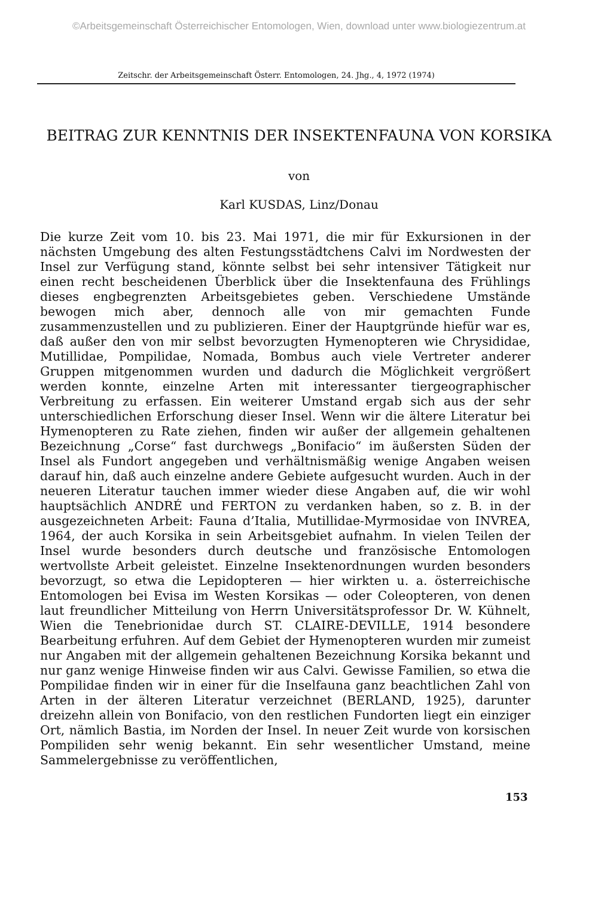©Arbeitsgemeinschaft Österreichischer Entomologen, Wien, download unter www.biologiezentrum.at
Zeitschr. der Arbeitsgemeinschaft Österr. Entomologen, 24. Jhg., 4, 1972 (1974)
BEITRAG ZUR KENNTNIS DER INSEKTENFAUNA VON KORSIKA
von
Karl KUSDAS, Linz/Donau
Die kurze Zeit vom 10. bis 23. Mai 1971, die mir für Exkursionen in der nächsten Umgebung des alten Festungsstädtchens Calvi im Nordwesten der Insel zur Verfügung stand, könnte selbst bei sehr intensiver Tätigkeit nur einen recht bescheidenen Überblick über die Insektenfauna des Frühlings dieses engbegrenzten Arbeitsgebietes geben. Verschiedene Umstände bewogen mich aber, dennoch alle von mir gemachten Funde zusammenzustellen und zu publizieren. Einer der Hauptgründe hiefür war es, daß außer den von mir selbst bevorzugten Hymenopteren wie Chrysididae, Mutillidae, Pompilidae, Nomada, Bombus auch viele Vertreter anderer Gruppen mitgenommen wurden und dadurch die Möglichkeit vergrößert werden konnte, einzelne Arten mit interessanter tiergeographischer Verbreitung zu erfassen. Ein weiterer Umstand ergab sich aus der sehr unterschiedlichen Erforschung dieser Insel. Wenn wir die ältere Literatur bei Hymenopteren zu Rate ziehen, finden wir außer der allgemein gehaltenen Bezeichnung „Corse“ fast durchwegs „Bonifacio“ im äußersten Süden der Insel als Fundort angegeben und verhältnismäßig wenige Angaben weisen darauf hin, daß auch einzelne andere Gebiete aufgesucht wurden. Auch in der neueren Literatur tauchen immer wieder diese Angaben auf, die wir wohl hauptsächlich ANDRÉ und FERTON zu verdanken haben, so z. B. in der ausgezeichneten Arbeit: Fauna d’Italia, Mutillidae-Myrmosidae von INVREA, 1964, der auch Korsika in sein Arbeitsgebiet aufnahm. In vielen Teilen der Insel wurde besonders durch deutsche und französische Entomologen wertvollste Arbeit geleistet. Einzelne Insektenordnungen wurden besonders bevorzugt, so etwa die Lepidopteren — hier wirkten u. a. österreichische Entomologen bei Evisa im Westen Korsikas — oder Coleopteren, von denen laut freundlicher Mitteilung von Herrn Universitätsprofessor Dr. W. Kühnelt, Wien die Tenebrionidae durch ST. CLAIRE-DEVILLE, 1914 besondere Bearbeitung erfuhren. Auf dem Gebiet der Hymenopteren wurden mir zumeist nur Angaben mit der allgemein gehaltenen Bezeichnung Korsika bekannt und nur ganz wenige Hinweise finden wir aus Calvi. Gewisse Familien, so etwa die Pompilidae finden wir in einer für die Inselfauna ganz beachtlichen Zahl von Arten in der älteren Literatur verzeichnet (BERLAND, 1925), darunter dreizehn allein von Bonifacio, von den restlichen Fundorten liegt ein einziger Ort, nämlich Bastia, im Norden der Insel. In neuer Zeit wurde von korsischen Pompiliden sehr wenig bekannt. Ein sehr wesentlicher Umstand, meine Sammelergebnisse zu veröffentlichen,
153